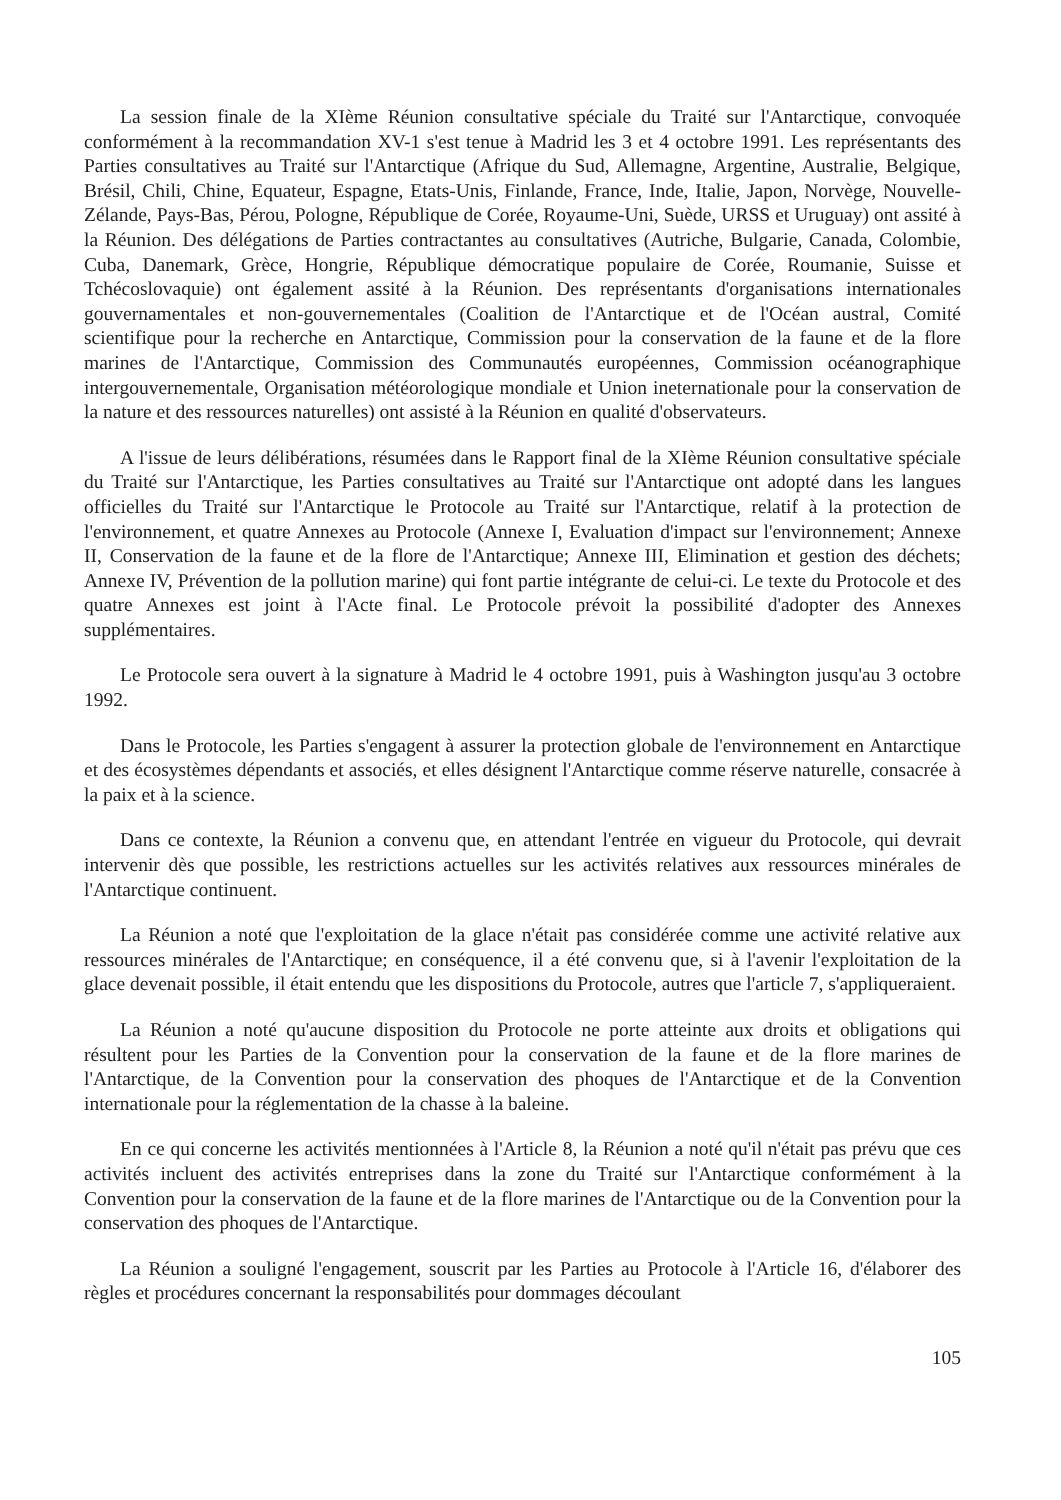La session finale de la XIème Réunion consultative spéciale du Traité sur l'Antarctique, convoquée conformément à la recommandation XV-1 s'est tenue à Madrid les 3 et 4 octobre 1991. Les représentants des Parties consultatives au Traité sur l'Antarctique (Afrique du Sud, Allemagne, Argentine, Australie, Belgique, Brésil, Chili, Chine, Equateur, Espagne, Etats-Unis, Finlande, France, Inde, Italie, Japon, Norvège, Nouvelle-Zélande, Pays-Bas, Pérou, Pologne, République de Corée, Royaume-Uni, Suède, URSS et Uruguay) ont assité à la Réunion. Des délégations de Parties contractantes au consultatives (Autriche, Bulgarie, Canada, Colombie, Cuba, Danemark, Grèce, Hongrie, République démocratique populaire de Corée, Roumanie, Suisse et Tchécoslovaquie) ont également assité à la Réunion. Des représentants d'organisations internationales gouvernamentales et non-gouvernementales (Coalition de l'Antarctique et de l'Océan austral, Comité scientifique pour la recherche en Antarctique, Commission pour la conservation de la faune et de la flore marines de l'Antarctique, Commission des Communautés européennes, Commission océanographique intergouvernementale, Organisation météorologique mondiale et Union ineternationale pour la conservation de la nature et des ressources naturelles) ont assisté à la Réunion en qualité d'observateurs.
A l'issue de leurs délibérations, résumées dans le Rapport final de la XIème Réunion consultative spéciale du Traité sur l'Antarctique, les Parties consultatives au Traité sur l'Antarctique ont adopté dans les langues officielles du Traité sur l'Antarctique le Protocole au Traité sur l'Antarctique, relatif à la protection de l'environnement, et quatre Annexes au Protocole (Annexe I, Evaluation d'impact sur l'environnement; Annexe II, Conservation de la faune et de la flore de l'Antarctique; Annexe III, Elimination et gestion des déchets; Annexe IV, Prévention de la pollution marine) qui font partie intégrante de celui-ci. Le texte du Protocole et des quatre Annexes est joint à l'Acte final. Le Protocole prévoit la possibilité d'adopter des Annexes supplémentaires.
Le Protocole sera ouvert à la signature à Madrid le 4 octobre 1991, puis à Washington jusqu'au 3 octobre 1992.
Dans le Protocole, les Parties s'engagent à assurer la protection globale de l'environnement en Antarctique et des écosystèmes dépendants et associés, et elles désignent l'Antarctique comme réserve naturelle, consacrée à la paix et à la science.
Dans ce contexte, la Réunion a convenu que, en attendant l'entrée en vigueur du Protocole, qui devrait intervenir dès que possible, les restrictions actuelles sur les activités relatives aux ressources minérales de l'Antarctique continuent.
La Réunion a noté que l'exploitation de la glace n'était pas considérée comme une activité relative aux ressources minérales de l'Antarctique; en conséquence, il a été convenu que, si à l'avenir l'exploitation de la glace devenait possible, il était entendu que les dispositions du Protocole, autres que l'article 7, s'appliqueraient.
La Réunion a noté qu'aucune disposition du Protocole ne porte atteinte aux droits et obligations qui résultent pour les Parties de la Convention pour la conservation de la faune et de la flore marines de l'Antarctique, de la Convention pour la conservation des phoques de l'Antarctique et de la Convention internationale pour la réglementation de la chasse à la baleine.
En ce qui concerne les activités mentionnées à l'Article 8, la Réunion a noté qu'il n'était pas prévu que ces activités incluent des activités entreprises dans la zone du Traité sur l'Antarctique conformément à la Convention pour la conservation de la faune et de la flore marines de l'Antarctique ou de la Convention pour la conservation des phoques de l'Antarctique.
La Réunion a souligné l'engagement, souscrit par les Parties au Protocole à l'Article 16, d'élaborer des règles et procédures concernant la responsabilités pour dommages découlant
105